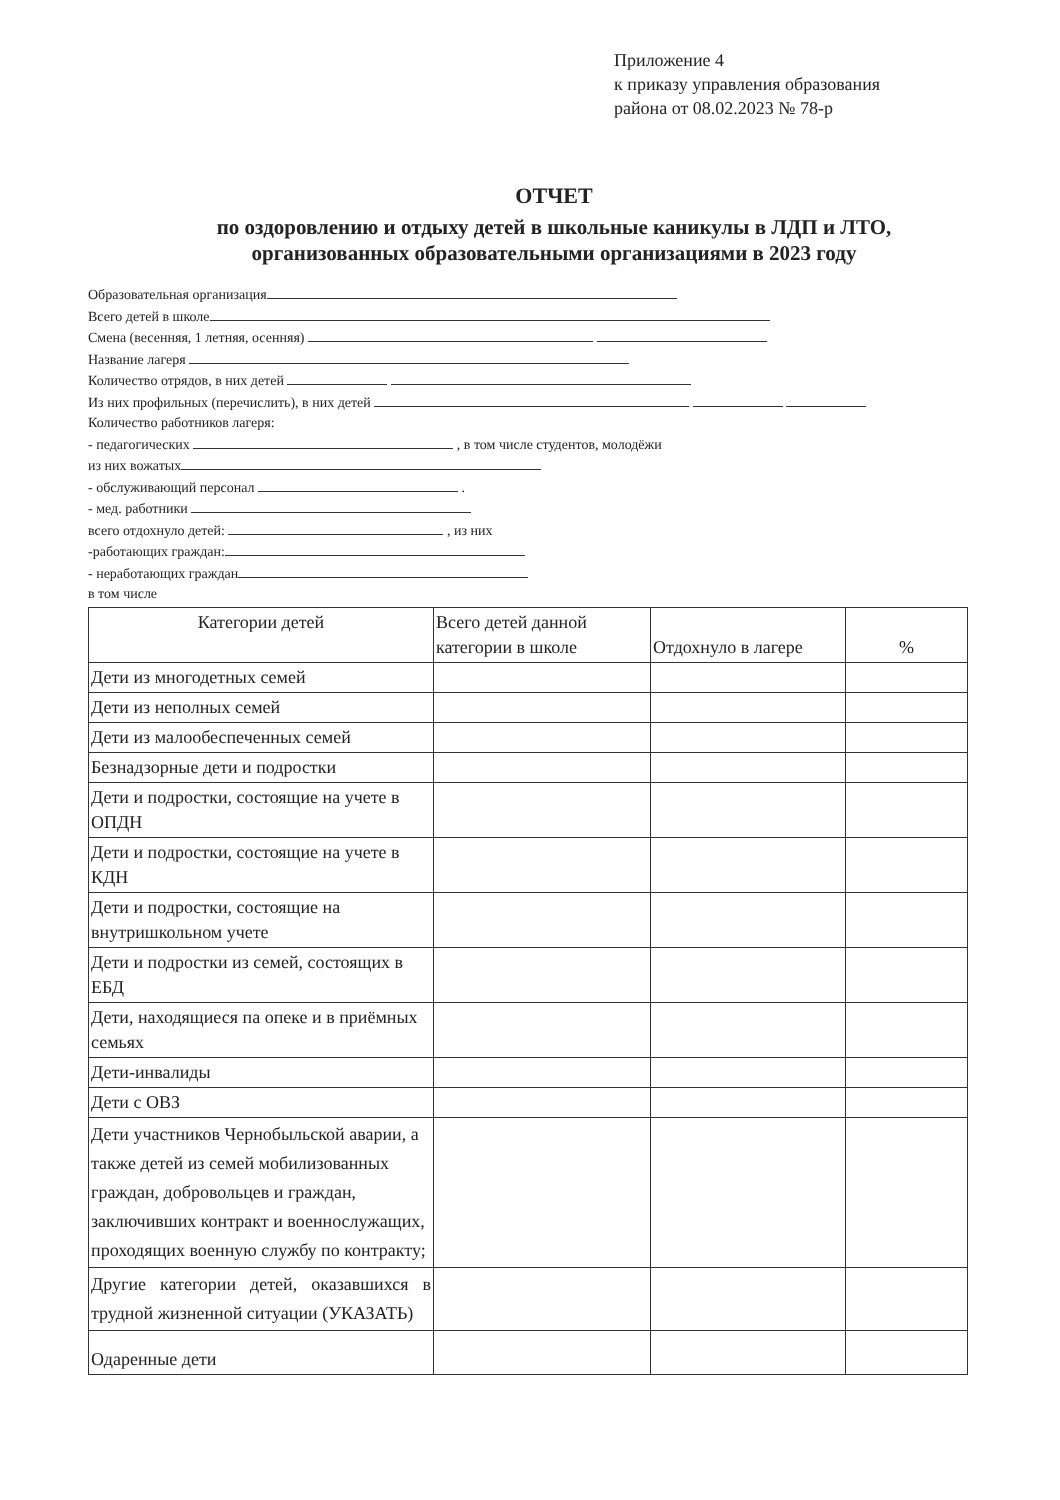Приложение 4
к приказу управления образования
района от 08.02.2023 № 78-р
ОТЧЕТ
по оздоровлению и отдыху детей в школьные каникулы в ЛДП и ЛТО,
организованных образовательными организациями в 2023 году
Образовательная организация
Всего детей в школе
Смена (весенняя, 1 летняя, осенняя)
Название лагеря
Количество отрядов, в них детей
Из них профильных (перечислить), в них детей
Количество работников лагеря:
- педагогических , в том числе студентов, молодёжи
из них вожатых
- обслуживающий персонал .
- мед. работники
всего отдохнуло детей: , из них
-работающих граждан:
- неработающих граждан
в том числе
| Категории детей | Всего детей данной категории в школе | Отдохнуло в лагере | % |
| --- | --- | --- | --- |
| Дети из многодетных семей | | | |
| Дети из неполных семей | | | |
| Дети из малообеспеченных семей | | | |
| Безнадзорные дети и подростки | | | |
| Дети и подростки, состоящие на учете в ОПДН | | | |
| Дети и подростки, состоящие на учете в КДН | | | |
| Дети и подростки, состоящие на внутришкольном учете | | | |
| Дети и подростки из семей, состоящих в ЕБД | | | |
| Дети, находящиеся па опеке и в приёмных семьях | | | |
| Дети-инвалиды | | | |
| Дети с ОВЗ | | | |
| Дети участников Чернобыльской аварии, а также детей из семей мобилизованных граждан, добровольцев и граждан, заключивших контракт и военнослужащих, проходящих военную службу по контракту; | | | |
| Другие категории детей, оказавшихся в трудной жизненной ситуации (УКАЗАТЬ) | | | |
| Одаренные дети | | | |